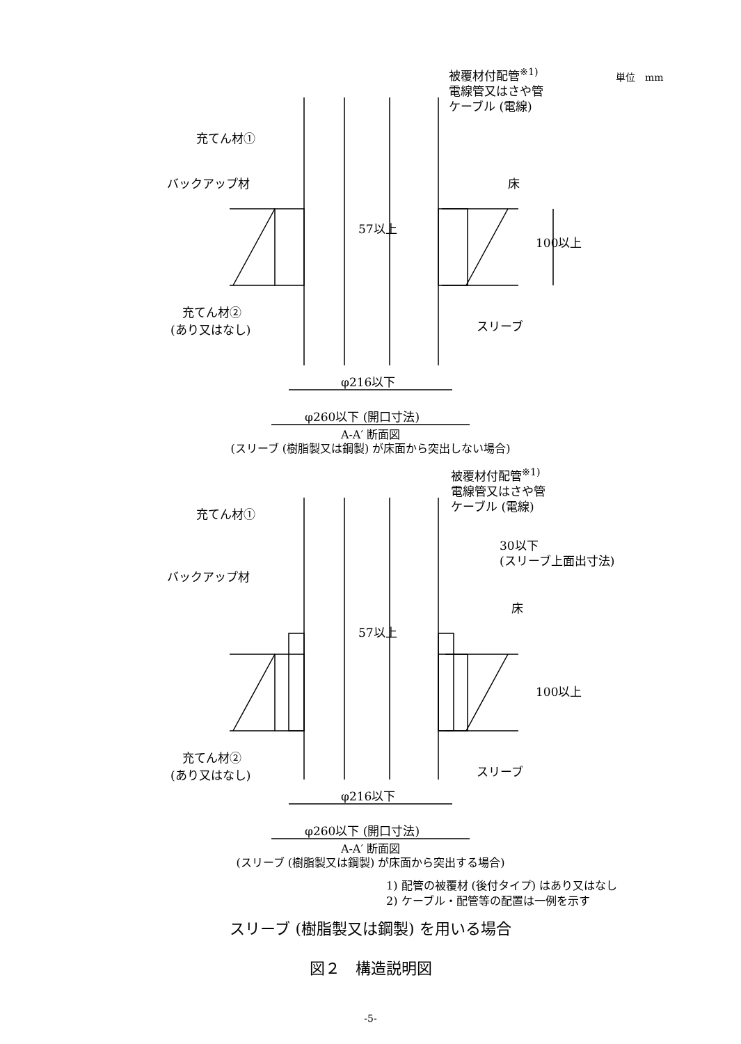被覆材付配管<sup>※1)</sup> 単位　mm
電線管又はさや管
ケーブル (電線)
充てん材①
バックアップ材 床
57以上
100以上
充てん材②
(あり又はなし) スリーブ
φ216以下
φ260以下 (開口寸法)
A-A′ 断面図
(スリーブ (樹脂製又は鋼製) が床面から突出しない場合)
被覆材付配管<sup>※1)</sup>
電線管又はさや管
ケーブル (電線)
充てん材①
30以下
(スリーブ上面出寸法)
バックアップ材
床
57以上
100以上
充てん材②
(あり又はなし) スリーブ
φ216以下
φ260以下 (開口寸法)
A-A′ 断面図
(スリーブ (樹脂製又は鋼製) が床面から突出する場合)
1) 配管の被覆材 (後付タイプ) はあり又はなし
2) ケーブル・配管等の配置は一例を示す
スリーブ (樹脂製又は鋼製) を用いる場合
図２　構造説明図
-5-